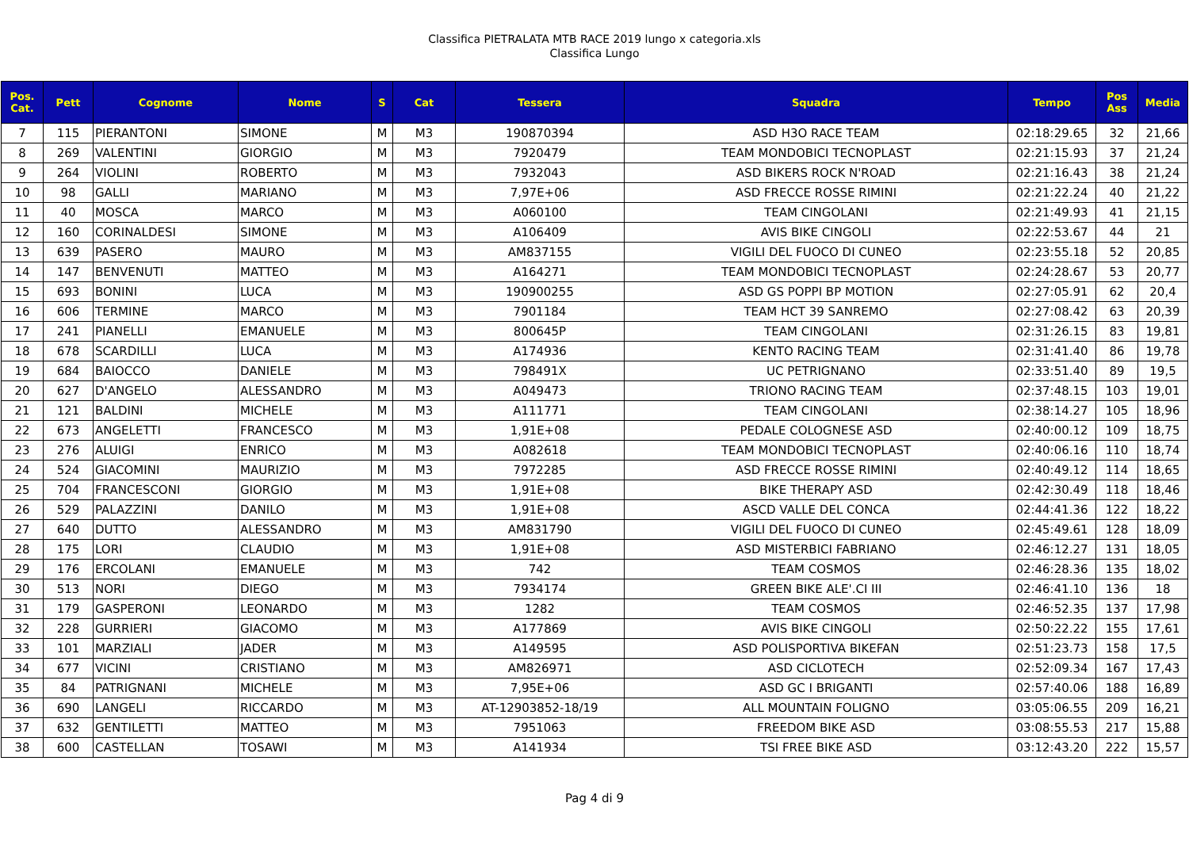Classifica PIETRALATA MTB RACE 2019 lungo x categoria.xls
Classifica Lungo
| Pos. Cat. | Pett | Cognome | Nome | S | Cat | Tessera | Squadra | Tempo | Pos Ass | Media |
| --- | --- | --- | --- | --- | --- | --- | --- | --- | --- | --- |
| 7 | 115 | PIERANTONI | SIMONE | M | M3 | 190870394 | ASD H3O RACE TEAM | 02:18:29.65 | 32 | 21,66 |
| 8 | 269 | VALENTINI | GIORGIO | M | M3 | 7920479 | TEAM MONDOBICI TECNOPLAST | 02:21:15.93 | 37 | 21,24 |
| 9 | 264 | VIOLINI | ROBERTO | M | M3 | 7932043 | ASD BIKERS ROCK N'ROAD | 02:21:16.43 | 38 | 21,24 |
| 10 | 98 | GALLI | MARIANO | M | M3 | 7,97E+06 | ASD FRECCE ROSSE RIMINI | 02:21:22.24 | 40 | 21,22 |
| 11 | 40 | MOSCA | MARCO | M | M3 | A060100 | TEAM CINGOLANI | 02:21:49.93 | 41 | 21,15 |
| 12 | 160 | CORINALDESI | SIMONE | M | M3 | A106409 | AVIS BIKE CINGOLI | 02:22:53.67 | 44 | 21 |
| 13 | 639 | PASERO | MAURO | M | M3 | AM837155 | VIGILI DEL FUOCO DI CUNEO | 02:23:55.18 | 52 | 20,85 |
| 14 | 147 | BENVENUTI | MATTEO | M | M3 | A164271 | TEAM MONDOBICI TECNOPLAST | 02:24:28.67 | 53 | 20,77 |
| 15 | 693 | BONINI | LUCA | M | M3 | 190900255 | ASD GS POPPI BP MOTION | 02:27:05.91 | 62 | 20,4 |
| 16 | 606 | TERMINE | MARCO | M | M3 | 7901184 | TEAM HCT 39 SANREMO | 02:27:08.42 | 63 | 20,39 |
| 17 | 241 | PIANELLI | EMANUELE | M | M3 | 800645P | TEAM CINGOLANI | 02:31:26.15 | 83 | 19,81 |
| 18 | 678 | SCARDILLI | LUCA | M | M3 | A174936 | KENTO RACING TEAM | 02:31:41.40 | 86 | 19,78 |
| 19 | 684 | BAIOCCO | DANIELE | M | M3 | 798491X | UC PETRIGNANO | 02:33:51.40 | 89 | 19,5 |
| 20 | 627 | D'ANGELO | ALESSANDRO | M | M3 | A049473 | TRIONO RACING TEAM | 02:37:48.15 | 103 | 19,01 |
| 21 | 121 | BALDINI | MICHELE | M | M3 | A111771 | TEAM CINGOLANI | 02:38:14.27 | 105 | 18,96 |
| 22 | 673 | ANGELETTI | FRANCESCO | M | M3 | 1,91E+08 | PEDALE COLOGNESE ASD | 02:40:00.12 | 109 | 18,75 |
| 23 | 276 | ALUIGI | ENRICO | M | M3 | A082618 | TEAM MONDOBICI TECNOPLAST | 02:40:06.16 | 110 | 18,74 |
| 24 | 524 | GIACOMINI | MAURIZIO | M | M3 | 7972285 | ASD FRECCE ROSSE RIMINI | 02:40:49.12 | 114 | 18,65 |
| 25 | 704 | FRANCESCONI | GIORGIO | M | M3 | 1,91E+08 | BIKE THERAPY ASD | 02:42:30.49 | 118 | 18,46 |
| 26 | 529 | PALAZZINI | DANILO | M | M3 | 1,91E+08 | ASCD VALLE DEL CONCA | 02:44:41.36 | 122 | 18,22 |
| 27 | 640 | DUTTO | ALESSANDRO | M | M3 | AM831790 | VIGILI DEL FUOCO DI CUNEO | 02:45:49.61 | 128 | 18,09 |
| 28 | 175 | LORI | CLAUDIO | M | M3 | 1,91E+08 | ASD MISTERBICI FABRIANO | 02:46:12.27 | 131 | 18,05 |
| 29 | 176 | ERCOLANI | EMANUELE | M | M3 | 742 | TEAM COSMOS | 02:46:28.36 | 135 | 18,02 |
| 30 | 513 | NORI | DIEGO | M | M3 | 7934174 | GREEN BIKE ALE'.CI III | 02:46:41.10 | 136 | 18 |
| 31 | 179 | GASPERONI | LEONARDO | M | M3 | 1282 | TEAM COSMOS | 02:46:52.35 | 137 | 17,98 |
| 32 | 228 | GURRIERI | GIACOMO | M | M3 | A177869 | AVIS BIKE CINGOLI | 02:50:22.22 | 155 | 17,61 |
| 33 | 101 | MARZIALI | JADER | M | M3 | A149595 | ASD POLISPORTIVA BIKEFAN | 02:51:23.73 | 158 | 17,5 |
| 34 | 677 | VICINI | CRISTIANO | M | M3 | AM826971 | ASD CICLOTECH | 02:52:09.34 | 167 | 17,43 |
| 35 | 84 | PATRIGNANI | MICHELE | M | M3 | 7,95E+06 | ASD GC I BRIGANTI | 02:57:40.06 | 188 | 16,89 |
| 36 | 690 | LANGELI | RICCARDO | M | M3 | AT-12903852-18/19 | ALL MOUNTAIN FOLIGNO | 03:05:06.55 | 209 | 16,21 |
| 37 | 632 | GENTILETTI | MATTEO | M | M3 | 7951063 | FREEDOM BIKE ASD | 03:08:55.53 | 217 | 15,88 |
| 38 | 600 | CASTELLAN | TOSAWI | M | M3 | A141934 | TSI FREE BIKE ASD | 03:12:43.20 | 222 | 15,57 |
Pag 4 di 9